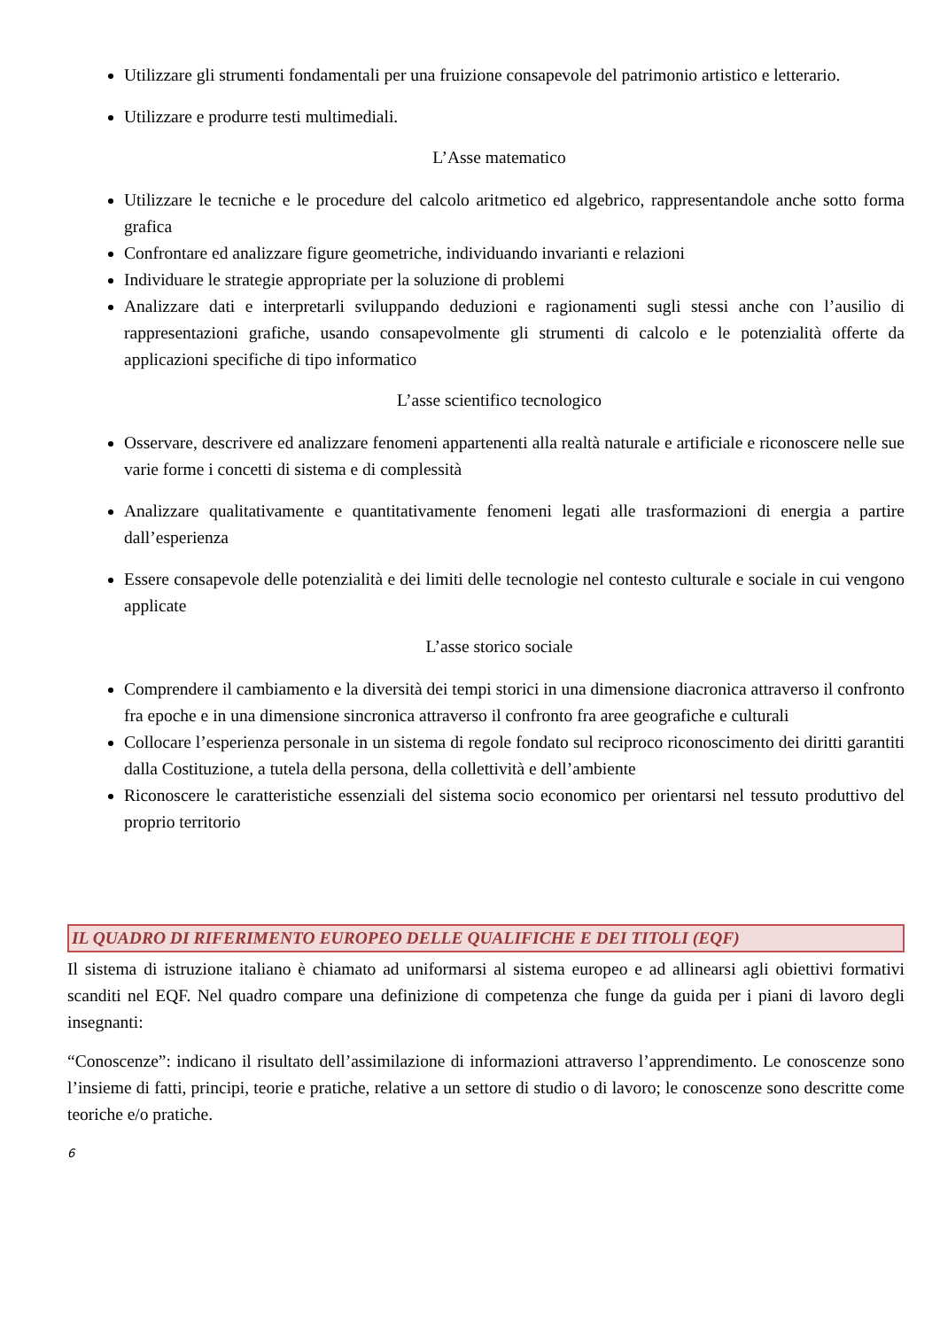Utilizzare gli strumenti fondamentali per una fruizione consapevole del patrimonio artistico e letterario.
Utilizzare e produrre testi multimediali.
L’Asse matematico
Utilizzare le tecniche e le procedure del calcolo aritmetico ed algebrico, rappresentandole anche sotto forma grafica
Confrontare ed analizzare figure geometriche, individuando invarianti e relazioni
Individuare le strategie appropriate per la soluzione di problemi
Analizzare dati e interpretarli sviluppando deduzioni e ragionamenti sugli stessi anche con l’ausilio di rappresentazioni grafiche, usando consapevolmente gli strumenti di calcolo e le potenzialità offerte da applicazioni specifiche di tipo informatico
L’asse scientifico tecnologico
Osservare, descrivere ed analizzare fenomeni appartenenti alla realtà naturale e artificiale e riconoscere nelle sue varie forme i concetti di sistema e di complessità
Analizzare qualitativamente e quantitativamente fenomeni legati alle trasformazioni di energia a partire dall’esperienza
Essere consapevole delle potenzialità e dei limiti delle tecnologie nel contesto culturale e sociale in cui vengono applicate
L’asse storico sociale
Comprendere il cambiamento e la diversità dei tempi storici in una dimensione diacronica attraverso il confronto fra epoche e in una dimensione sincronica attraverso il confronto fra aree geografiche e culturali
Collocare l’esperienza personale in un sistema di regole fondato sul reciproco riconoscimento dei diritti garantiti dalla Costituzione, a tutela della persona, della collettività e dell’ambiente
Riconoscere le caratteristiche essenziali del sistema socio economico per orientarsi nel tessuto produttivo del proprio territorio
IL QUADRO DI RIFERIMENTO EUROPEO DELLE QUALIFICHE E DEI TITOLI (EQF)
Il sistema di istruzione italiano è chiamato ad uniformarsi al sistema europeo e ad allinearsi agli obiettivi formativi scanditi nel EQF. Nel quadro compare una definizione di competenza che funge da guida per i piani di lavoro degli insegnanti:
“Conoscenze”: indicano il risultato dell’assimilazione di informazioni attraverso l’apprendimento. Le conoscenze sono l’insieme di fatti, principi, teorie e pratiche, relative a un settore di studio o di lavoro; le conoscenze sono descritte come teoriche e/o pratiche.
6